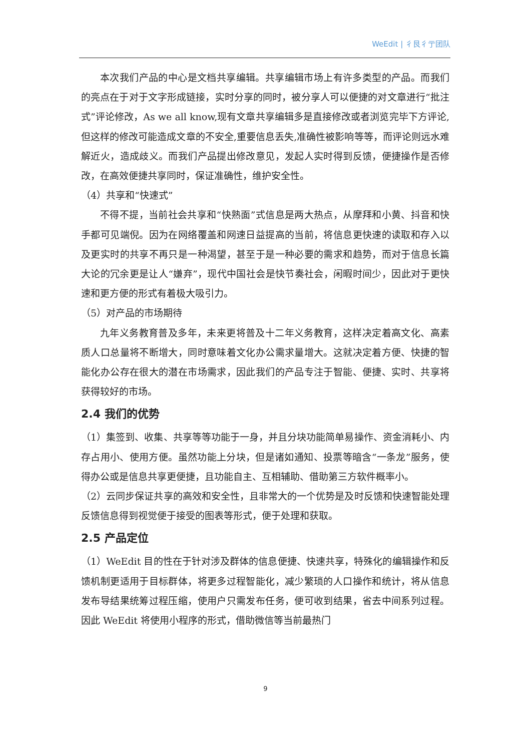WeEdit | 彳艮彳亍团队
本次我们产品的中心是文档共享编辑。共享编辑市场上有许多类型的产品。而我们的亮点在于对于文字形成链接，实时分享的同时，被分享人可以便捷的对文章进行“批注式”评论修改，As we all know,现有文章共享编辑多是直接修改或者浏览完毕下方评论,但这样的修改可能造成文章的不安全,重要信息丢失,准确性被影响等等，而评论则远水难解近火，造成歧义。而我们产品提出修改意见，发起人实时得到反馈，便捷操作是否修改，在高效便捷共享同时，保证准确性，维护安全性。
（4）共享和“快速式”
不得不提，当前社会共享和“快熟面”式信息是两大热点，从摩拜和小黄、抖音和快手都可见端倪。因为在网络覆盖和网速日益提高的当前，将信息更快速的读取和存入以及更实时的共享不再只是一种渴望，甚至于是一种必要的需求和趋势，而对于信息长篇大论的冗余更是让人“嫌弃”，现代中国社会是快节奏社会，闲暇时间少，因此对于更快速和更方便的形式有着极大吸引力。
（5）对产品的市场期待
九年义务教育普及多年，未来更将普及十二年义务教育，这样决定着高文化、高素质人口总量将不断增大，同时意味着文化办公需求量增大。这就决定着方便、快捷的智能化办公存在很大的潜在市场需求，因此我们的产品专注于智能、便捷、实时、共享将获得较好的市场。
2.4 我们的优势
（1）集签到、收集、共享等等功能于一身，并且分块功能简单易操作、资金消耗小、内存占用小、使用方便。虽然功能上分块，但是诸如通知、投票等暗含“一条龙”服务，使得办公或是信息共享更便捷，且功能自主、互相辅助、借助第三方软件概率小。
（2）云同步保证共享的高效和安全性，且非常大的一个优势是及时反馈和快速智能处理反馈信息得到视觉便于接受的图表等形式，便于处理和获取。
2.5 产品定位
（1）WeEdit 目的性在于针对涉及群体的信息便捷、快速共享，特殊化的编辑操作和反馈机制更适用于目标群体，将更多过程智能化，减少繁琐的人口操作和统计，将从信息发布导结果统筹过程压缩，使用户只需发布任务，便可收到结果，省去中间系列过程。因此 WeEdit 将使用小程序的形式，借助微信等当前最热门
9